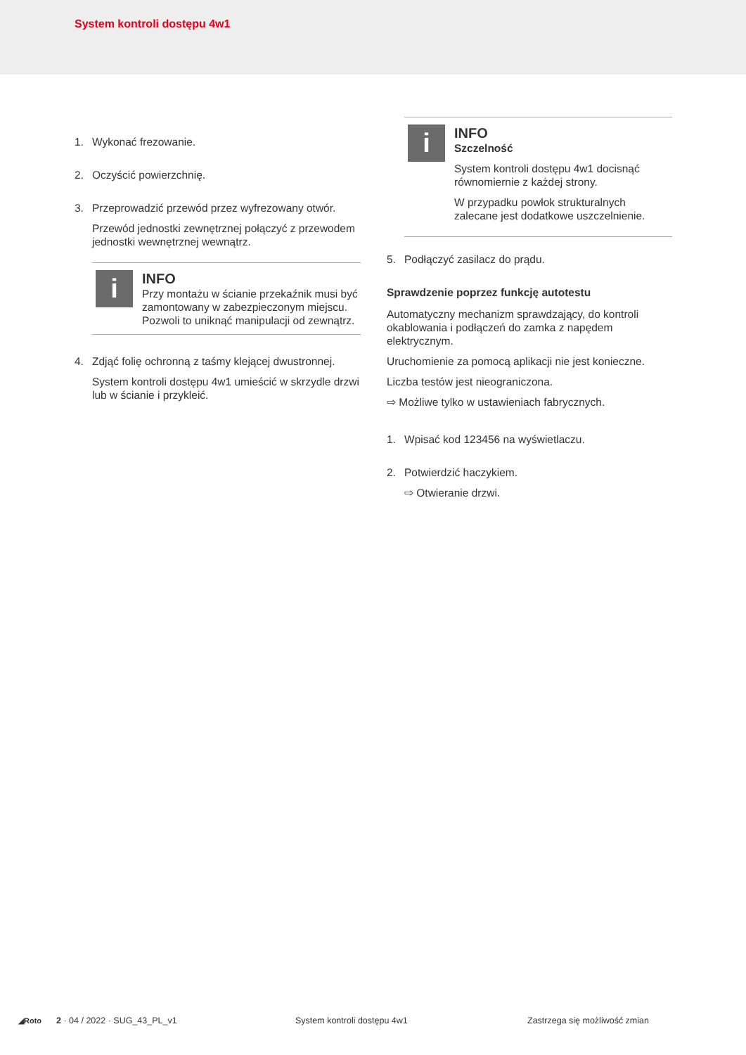System kontroli dostępu 4w1
1. Wykonać frezowanie.
2. Oczyścić powierzchnię.
3. Przeprowadzić przewód przez wyfrezowany otwór.
Przewód jednostki zewnętrznej połączyć z przewodem jednostki wewnętrznej wewnątrz.
i
INFO
Przy montażu w ścianie przekaźnik musi być zamontowany w zabezpieczonym miejscu. Pozwoli to uniknąć manipulacji od zewnątrz.
4. Zdjąć folię ochronną z taśmy klejącej dwustronnej.
System kontroli dostępu 4w1 umieścić w skrzydle drzwi lub w ścianie i przykleić.
i
INFO
Szczelność
System kontroli dostępu 4w1 docisnąć równomiernie z każdej strony.
W przypadku powłok strukturalnych zalecane jest dodatkowe uszczelnienie.
5. Podłączyć zasilacz do prądu.
Sprawdzenie poprzez funkcję autotestu
Automatyczny mechanizm sprawdzający, do kontroli okablowania i podłączeń do zamka z napędem elektrycznym.
Uruchomienie za pomocą aplikacji nie jest konieczne.
Liczba testów jest nieograniczona.
⇨ Możliwe tylko w ustawieniach fabrycznych.
1. Wpisać kod 123456 na wyświetlaczu.
2. Potwierdzić haczykiem.
⇨ Otwieranie drzwi.
◢Roto 2 · 04 / 2022 · SUG_43_PL_v1 System kontroli dostępu 4w1 Zastrzega się możliwość zmian